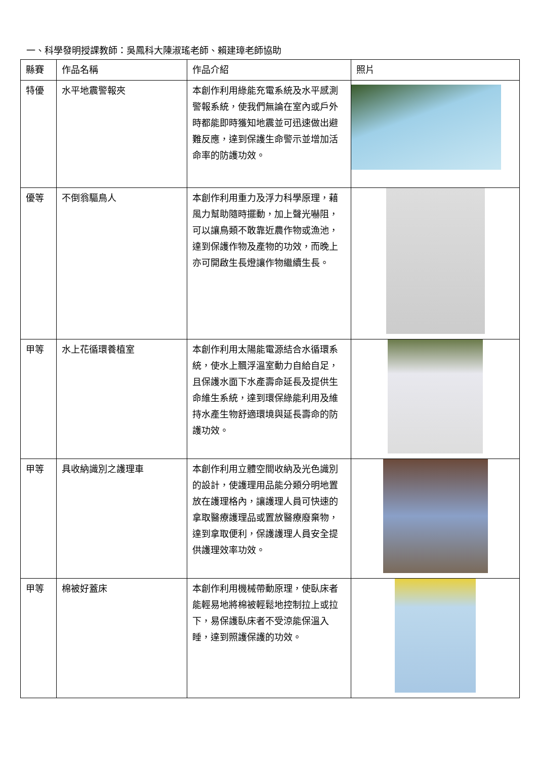一、科學發明授課教師：吳鳳科大陳淑瑤老師、賴建璋老師協助
| 縣賽 | 作品名稱 | 作品介紹 | 照片 |
| --- | --- | --- | --- |
| 特優 | 水平地震警報夾 | 本創作利用綠能充電系統及水平感測警報系統，使我們無論在室內或戶外時都能即時獲知地震並可迅速做出避難反應，達到保護生命警示並增加活命率的防護功效。 | |
| 優等 | 不倒翁驅鳥人 | 本創作利用重力及浮力科學原理，藉風力幫助隨時擺動，加上聲光嚇阻，可以讓鳥類不敢靠近農作物或漁池，達到保護作物及產物的功效，而晚上亦可開啟生長燈讓作物繼續生長。 | |
| 甲等 | 水上花循環養植室 | 本創作利用太陽能電源結合水循環系統，使水上飄浮溫室動力自給自足，且保護水面下水產壽命延長及提供生命維生系統，達到環保綠能利用及維持水產生物舒適環境與延長壽命的防護功效。 | |
| 甲等 | 具收納識別之護理車 | 本創作利用立體空間收納及光色識別的設計，使護理用品能分類分明地置放在護理格內，讓護理人員可快速的拿取醫療護理品或置放醫療廢棄物，達到拿取便利，保護護理人員安全提供護理效率功效。 | |
| 甲等 | 棉被好蓋床 | 本創作利用機械帶動原理，使臥床者能輕易地將棉被輕鬆地控制拉上或拉下，易保護臥床者不受涼能保溫入睡，達到照護保護的功效。 | |